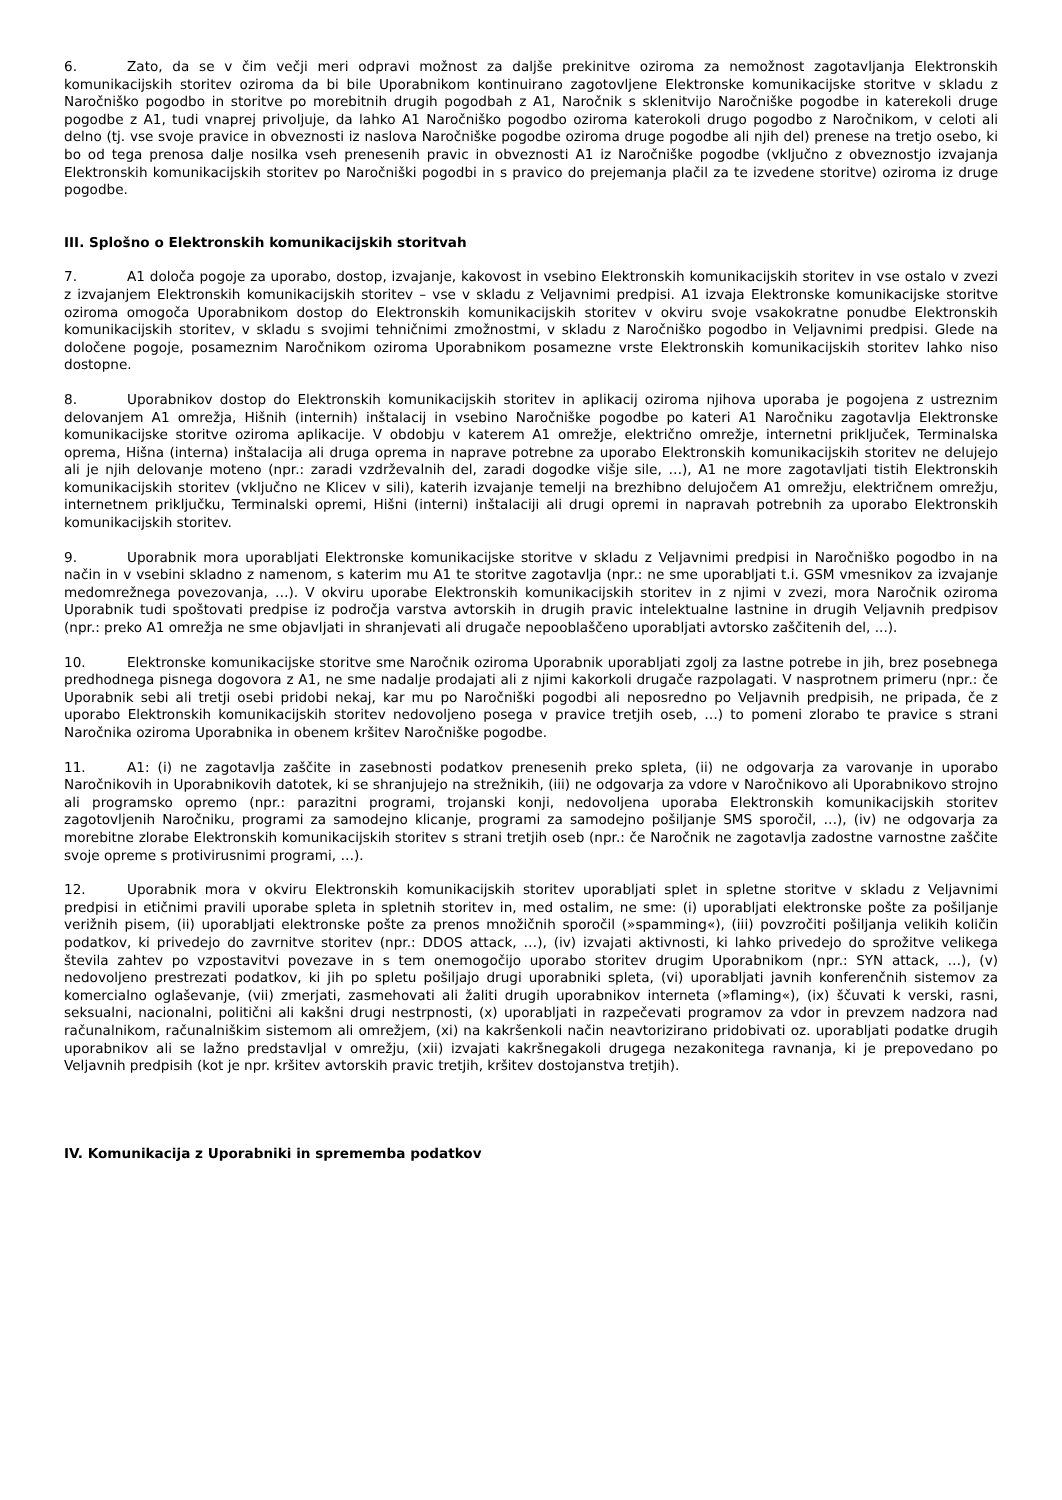6. Zato, da se v čim večji meri odpravi možnost za daljše prekinitve oziroma za nemožnost zagotavljanja Elektronskih komunikacijskih storitev oziroma da bi bile Uporabnikom kontinuirano zagotovljene Elektronske komunikacijske storitve v skladu z Naročniško pogodbo in storitve po morebitnih drugih pogodbah z A1, Naročnik s sklenitvijo Naročniške pogodbe in katerekoli druge pogodbe z A1, tudi vnaprej privoljuje, da lahko A1 Naročniško pogodbo oziroma katerokoli drugo pogodbo z Naročnikom, v celoti ali delno (tj. vse svoje pravice in obveznosti iz naslova Naročniške pogodbe oziroma druge pogodbe ali njih del) prenese na tretjo osebo, ki bo od tega prenosa dalje nosilka vseh prenesenih pravic in obveznosti A1 iz Naročniške pogodbe (vključno z obveznostjo izvajanja Elektronskih komunikacijskih storitev po Naročniški pogodbi in s pravico do prejemanja plačil za te izvedene storitve) oziroma iz druge pogodbe.
III. Splošno o Elektronskih komunikacijskih storitvah
7. A1 določa pogoje za uporabo, dostop, izvajanje, kakovost in vsebino Elektronskih komunikacijskih storitev in vse ostalo v zvezi z izvajanjem Elektronskih komunikacijskih storitev – vse v skladu z Veljavnimi predpisi. A1 izvaja Elektronske komunikacijske storitve oziroma omogoča Uporabnikom dostop do Elektronskih komunikacijskih storitev v okviru svoje vsakokratne ponudbe Elektronskih komunikacijskih storitev, v skladu s svojimi tehničnimi zmožnostmi, v skladu z Naročniško pogodbo in Veljavnimi predpisi. Glede na določene pogoje, posameznim Naročnikom oziroma Uporabnikom posamezne vrste Elektronskih komunikacijskih storitev lahko niso dostopne.
8. Uporabnikov dostop do Elektronskih komunikacijskih storitev in aplikacij oziroma njihova uporaba je pogojena z ustreznim delovanjem A1 omrežja, Hišnih (internih) inštalacij in vsebino Naročniške pogodbe po kateri A1 Naročniku zagotavlja Elektronske komunikacijske storitve oziroma aplikacije. V obdobju v katerem A1 omrežje, električno omrežje, internetni priključek, Terminalska oprema, Hišna (interna) inštalacija ali druga oprema in naprave potrebne za uporabo Elektronskih komunikacijskih storitev ne delujejo ali je njih delovanje moteno (npr.: zaradi vzdrževalnih del, zaradi dogodke višje sile, …), A1 ne more zagotavljati tistih Elektronskih komunikacijskih storitev (vključno ne Klicev v sili), katerih izvajanje temelji na brezhibno delujočem A1 omrežju, električnem omrežju, internetnem priključku, Terminalski opremi, Hišni (interni) inštalaciji ali drugi opremi in napravah potrebnih za uporabo Elektronskih komunikacijskih storitev.
9. Uporabnik mora uporabljati Elektronske komunikacijske storitve v skladu z Veljavnimi predpisi in Naročniško pogodbo in na način in v vsebini skladno z namenom, s katerim mu A1 te storitve zagotavlja (npr.: ne sme uporabljati t.i. GSM vmesnikov za izvajanje medomrežnega povezovanja, …). V okviru uporabe Elektronskih komunikacijskih storitev in z njimi v zvezi, mora Naročnik oziroma Uporabnik tudi spoštovati predpise iz področja varstva avtorskih in drugih pravic intelektualne lastnine in drugih Veljavnih predpisov (npr.: preko A1 omrežja ne sme objavljati in shranjevati ali drugače nepooblaščeno uporabljati avtorsko zaščitenih del, ...).
10. Elektronske komunikacijske storitve sme Naročnik oziroma Uporabnik uporabljati zgolj za lastne potrebe in jih, brez posebnega predhodnega pisnega dogovora z A1, ne sme nadalje prodajati ali z njimi kakorkoli drugače razpolagati. V nasprotnem primeru (npr.: če Uporabnik sebi ali tretji osebi pridobi nekaj, kar mu po Naročniški pogodbi ali neposredno po Veljavnih predpisih, ne pripada, če z uporabo Elektronskih komunikacijskih storitev nedovoljeno posega v pravice tretjih oseb, …) to pomeni zlorabo te pravice s strani Naročnika oziroma Uporabnika in obenem kršitev Naročniške pogodbe.
11. A1: (i) ne zagotavlja zaščite in zasebnosti podatkov prenesenih preko spleta, (ii) ne odgovarja za varovanje in uporabo Naročnikovih in Uporabnikovih datotek, ki se shranjujejo na strežnikih, (iii) ne odgovarja za vdore v Naročnikovo ali Uporabnikovo strojno ali programsko opremo (npr.: parazitni programi, trojanski konji, nedovoljena uporaba Elektronskih komunikacijskih storitev zagotovljenih Naročniku, programi za samodejno klicanje, programi za samodejno pošiljanje SMS sporočil, …), (iv) ne odgovarja za morebitne zlorabe Elektronskih komunikacijskih storitev s strani tretjih oseb (npr.: če Naročnik ne zagotavlja zadostne varnostne zaščite svoje opreme s protivirusnimi programi, …).
12. Uporabnik mora v okviru Elektronskih komunikacijskih storitev uporabljati splet in spletne storitve v skladu z Veljavnimi predpisi in etičnimi pravili uporabe spleta in spletnih storitev in, med ostalim, ne sme: (i) uporabljati elektronske pošte za pošiljanje verižnih pisem, (ii) uporabljati elektronske pošte za prenos množičnih sporočil (»spamming«), (iii) povzročiti pošiljanja velikih količin podatkov, ki privedejo do zavrnitve storitev (npr.: DDOS attack, …), (iv) izvajati aktivnosti, ki lahko privedejo do sprožitve velikega števila zahtev po vzpostavitvi povezave in s tem onemogočijo uporabo storitev drugim Uporabnikom (npr.: SYN attack, …), (v) nedovoljeno prestrezati podatkov, ki jih po spletu pošiljajo drugi uporabniki spleta, (vi) uporabljati javnih konferenčnih sistemov za komercialno oglaševanje, (vii) zmerjati, zasmehovati ali žaliti drugih uporabnikov interneta (»flaming«), (ix) ščuvati k verski, rasni, seksualni, nacionalni, politični ali kakšni drugi nestrpnosti, (x) uporabljati in razpečevati programov za vdor in prevzem nadzora nad računalnikom, računalniškim sistemom ali omrežjem, (xi) na kakršenkoli način neavtorizirano pridobivati oz. uporabljati podatke drugih uporabnikov ali se lažno predstavljal v omrežju, (xii) izvajati kakršnegakoli drugega nezakonitega ravnanja, ki je prepovedano po Veljavnih predpisih (kot je npr. kršitev avtorskih pravic tretjih, kršitev dostojanstva tretjih).
IV. Komunikacija z Uporabniki in sprememba podatkov